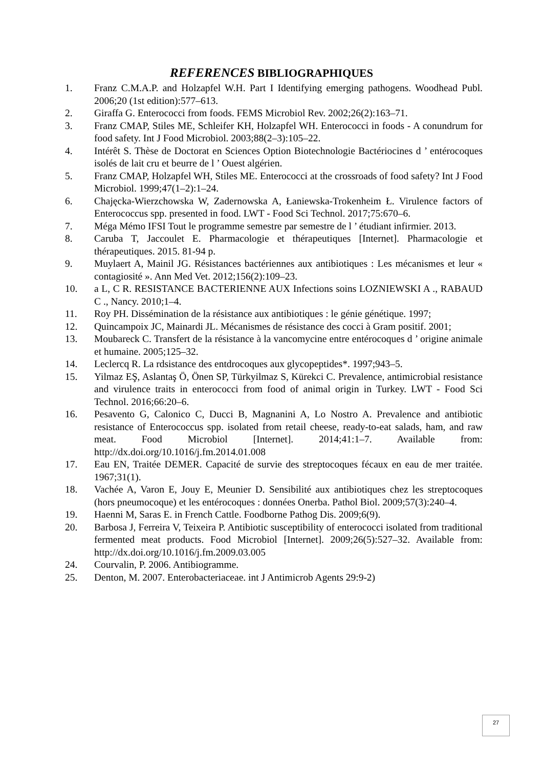REFERENCES BIBLIOGRAPHIQUES
1. Franz C.M.A.P. and Holzapfel W.H. Part I Identifying emerging pathogens. Woodhead Publ. 2006;20 (1st edition):577–613.
2. Giraffa G. Enterococci from foods. FEMS Microbiol Rev. 2002;26(2):163–71.
3. Franz CMAP, Stiles ME, Schleifer KH, Holzapfel WH. Enterococci in foods - A conundrum for food safety. Int J Food Microbiol. 2003;88(2–3):105–22.
4. Intérêt S. Thèse de Doctorat en Sciences Option Biotechnologie Bactériocines d ’ entérocoques isolés de lait cru et beurre de l ’ Ouest algérien.
5. Franz CMAP, Holzapfel WH, Stiles ME. Enterococci at the crossroads of food safety? Int J Food Microbiol. 1999;47(1–2):1–24.
6. Chajęcka-Wierzchowska W, Zadernowska A, Łaniewska-Trokenheim Ł. Virulence factors of Enterococcus spp. presented in food. LWT - Food Sci Technol. 2017;75:670–6.
7. Méga Mémo IFSI Tout le programme semestre par semestre de l ’ étudiant infirmier. 2013.
8. Caruba T, Jaccoulet E. Pharmacologie et thérapeutiques [Internet]. Pharmacologie et thérapeutiques. 2015. 81-94 p.
9. Muylaert A, Mainil JG. Résistances bactériennes aux antibiotiques : Les mécanismes et leur « contagiosité ». Ann Med Vet. 2012;156(2):109–23.
10. a L, C R. RESISTANCE BACTERIENNE AUX Infections soins LOZNIEWSKI A ., RABAUD C ., Nancy. 2010;1–4.
11. Roy PH. Dissémination de la résistance aux antibiotiques : le génie génétique. 1997;
12. Quincampoix JC, Mainardi JL. Mécanismes de résistance des cocci à Gram positif. 2001;
13. Moubareck C. Transfert de la résistance à la vancomycine entre entérocoques d ’ origine animale et humaine. 2005;125–32.
14. Leclercq R. La rdsistance des entdrocoques aux glycopeptides*. 1997;943–5.
15. Yilmaz EŞ, Aslantaş Ö, Önen SP, Türkyilmaz S, Kürekci C. Prevalence, antimicrobial resistance and virulence traits in enterococci from food of animal origin in Turkey. LWT - Food Sci Technol. 2016;66:20–6.
16. Pesavento G, Calonico C, Ducci B, Magnanini A, Lo Nostro A. Prevalence and antibiotic resistance of Enterococcus spp. isolated from retail cheese, ready-to-eat salads, ham, and raw meat. Food Microbiol [Internet]. 2014;41:1–7. Available from: http://dx.doi.org/10.1016/j.fm.2014.01.008
17. Eau EN, Traitée DEMER. Capacité de survie des streptocoques fécaux en eau de mer traitée. 1967;31(1).
18. Vachée A, Varon E, Jouy E, Meunier D. Sensibilité aux antibiotiques chez les streptocoques (hors pneumocoque) et les entérocoques : données Onerba. Pathol Biol. 2009;57(3):240–4.
19. Haenni M, Saras E. in French Cattle. Foodborne Pathog Dis. 2009;6(9).
20. Barbosa J, Ferreira V, Teixeira P. Antibiotic susceptibility of enterococci isolated from traditional fermented meat products. Food Microbiol [Internet]. 2009;26(5):527–32. Available from: http://dx.doi.org/10.1016/j.fm.2009.03.005
24. Courvalin, P. 2006. Antibiogramme.
25. Denton, M. 2007. Enterobacteriaceae. int J Antimicrob Agents 29:9-2)
27